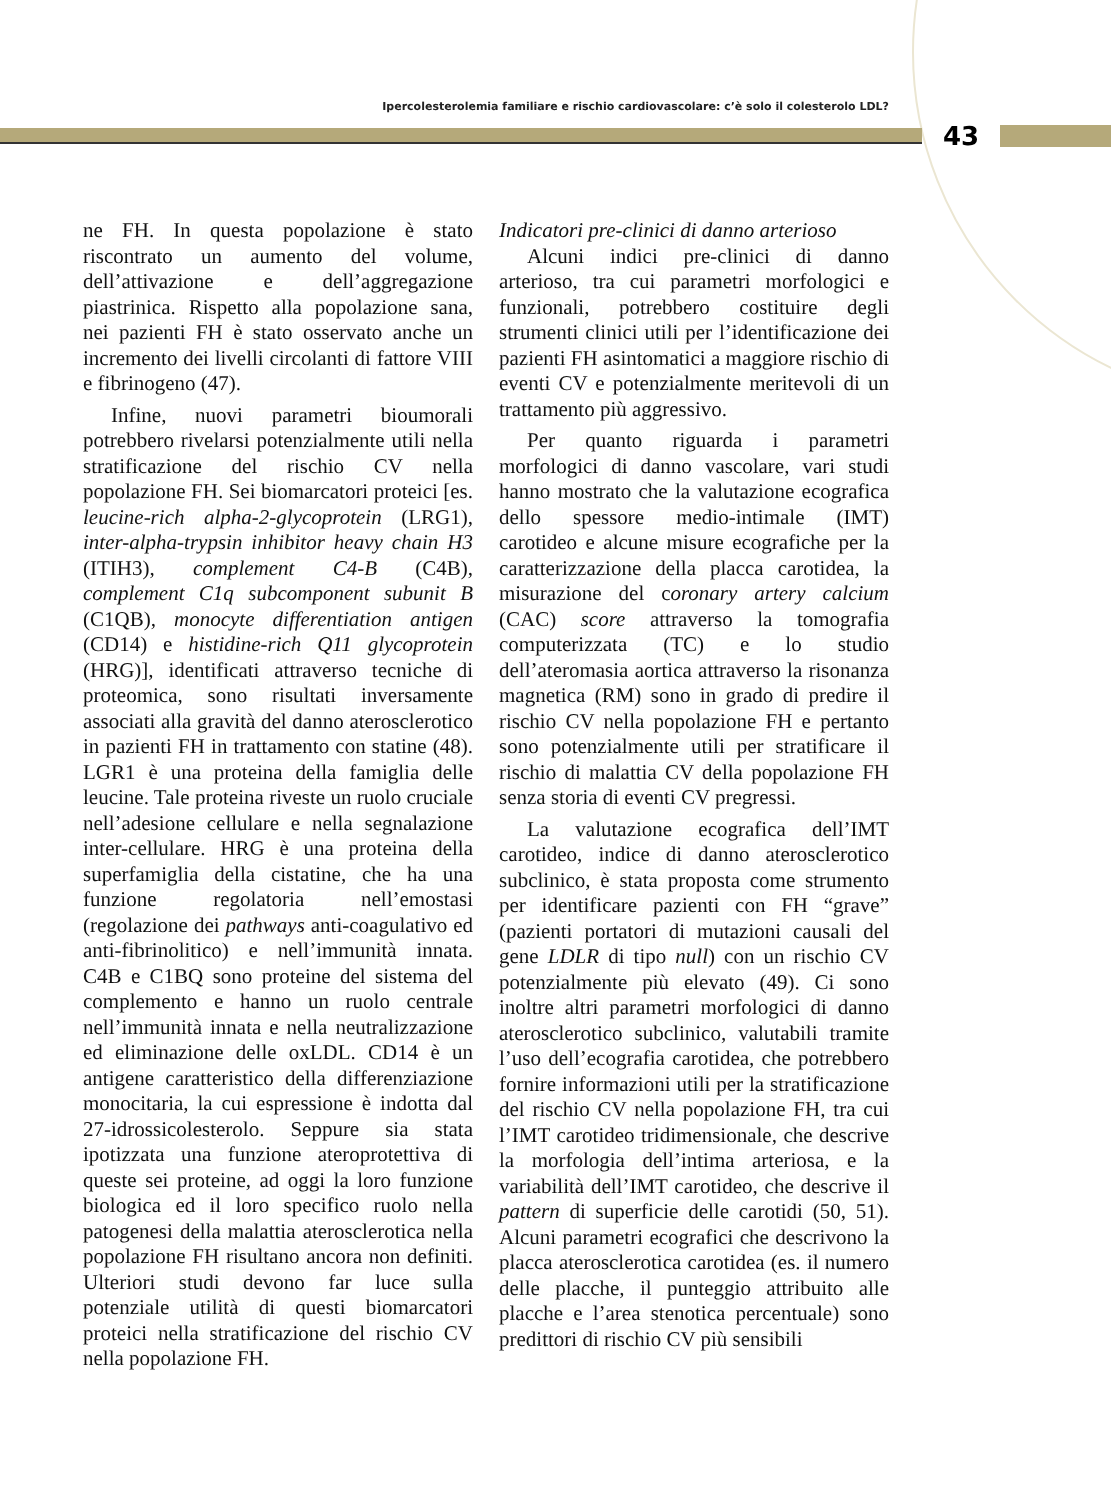Ipercolesterolemia familiare e rischio cardiovascolare: c’è solo il colesterolo LDL?
43
ne FH. In questa popolazione è stato riscontrato un aumento del volume, dell’attivazione e dell’aggregazione piastrinica. Rispetto alla popolazione sana, nei pazienti FH è stato osservato anche un incremento dei livelli circolanti di fattore VIII e fibrinogeno (47).
Infine, nuovi parametri bioumorali potrebbero rivelarsi potenzialmente utili nella stratificazione del rischio CV nella popolazione FH. Sei biomarcatori proteici [es. leucine-rich alpha-2-glycoprotein (LRG1), inter-alpha-trypsin inhibitor heavy chain H3 (ITIH3), complement C4-B (C4B), complement C1q subcomponent subunit B (C1QB), monocyte differentiation antigen (CD14) e histidine-rich Q11 glycoprotein (HRG)], identificati attraverso tecniche di proteomica, sono risultati inversamente associati alla gravità del danno aterosclerotico in pazienti FH in trattamento con statine (48). LGR1 è una proteina della famiglia delle leucine. Tale proteina riveste un ruolo cruciale nell’adesione cellulare e nella segnalazione inter-cellulare. HRG è una proteina della superfamiglia della cistatine, che ha una funzione regolatoria nell’emostasi (regolazione dei pathways anti-coagulativo ed anti-fibrinolitico) e nell’immunità innata. C4B e C1BQ sono proteine del sistema del complemento e hanno un ruolo centrale nell’immunità innata e nella neutralizzazione ed eliminazione delle oxLDL. CD14 è un antigene caratteristico della differenziazione monocitaria, la cui espressione è indotta dal 27-idrossicolesterolo. Seppure sia stata ipotizzata una funzione ateroprotettiva di queste sei proteine, ad oggi la loro funzione biologica ed il loro specifico ruolo nella patogenesi della malattia aterosclerotica nella popolazione FH risultano ancora non definiti. Ulteriori studi devono far luce sulla potenziale utilità di questi biomarcatori proteici nella stratificazione del rischio CV nella popolazione FH.
Indicatori pre-clinici di danno arterioso
Alcuni indici pre-clinici di danno arterioso, tra cui parametri morfologici e funzionali, potrebbero costituire degli strumenti clinici utili per l’identificazione dei pazienti FH asintomatici a maggiore rischio di eventi CV e potenzialmente meritevoli di un trattamento più aggressivo.
Per quanto riguarda i parametri morfologici di danno vascolare, vari studi hanno mostrato che la valutazione ecografica dello spessore medio-intimale (IMT) carotideo e alcune misure ecografiche per la caratterizzazione della placca carotidea, la misurazione del coronary artery calcium (CAC) score attraverso la tomografia computerizzata (TC) e lo studio dell’ateromasia aortica attraverso la risonanza magnetica (RM) sono in grado di predire il rischio CV nella popolazione FH e pertanto sono potenzialmente utili per stratificare il rischio di malattia CV della popolazione FH senza storia di eventi CV pregressi.
La valutazione ecografica dell’IMT carotideo, indice di danno aterosclerotico subclinico, è stata proposta come strumento per identificare pazienti con FH “grave” (pazienti portatori di mutazioni causali del gene LDLR di tipo null) con un rischio CV potenzialmente più elevato (49). Ci sono inoltre altri parametri morfologici di danno aterosclerotico subclinico, valutabili tramite l’uso dell’ecografia carotidea, che potrebbero fornire informazioni utili per la stratificazione del rischio CV nella popolazione FH, tra cui l’IMT carotideo tridimensionale, che descrive la morfologia dell’intima arteriosa, e la variabilità dell’IMT carotideo, che descrive il pattern di superficie delle carotidi (50, 51). Alcuni parametri ecografici che descrivono la placca aterosclerotica carotidea (es. il numero delle placche, il punteggio attribuito alle placche e l’area stenotica percentuale) sono predittori di rischio CV più sensibili